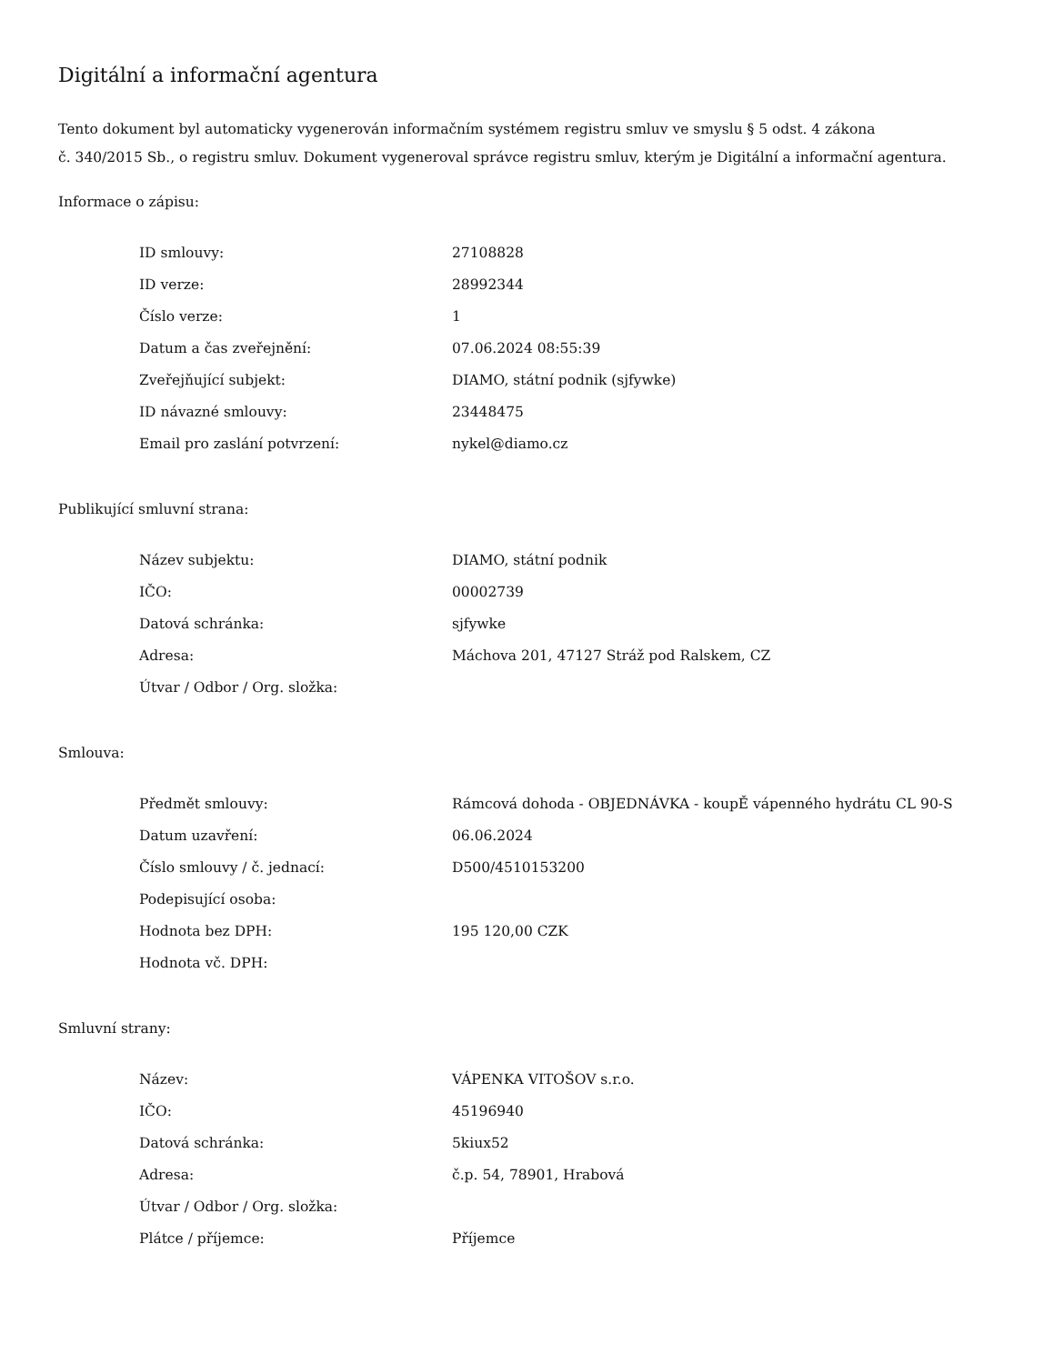Digitální a informační agentura
Tento dokument byl automaticky vygenerován informačním systémem registru smluv ve smyslu § 5 odst. 4 zákona
č. 340/2015 Sb., o registru smluv. Dokument vygeneroval správce registru smluv, kterým je Digitální a informační agentura.
Informace o zápisu:
| ID smlouvy: | 27108828 |
| ID verze: | 28992344 |
| Číslo verze: | 1 |
| Datum a čas zveřejnění: | 07.06.2024 08:55:39 |
| Zveřejňující subjekt: | DIAMO, státní podnik (sjfywke) |
| ID návazné smlouvy: | 23448475 |
| Email pro zaslání potvrzení: | nykel@diamo.cz |
Publikující smluvní strana:
| Název subjektu: | DIAMO, státní podnik |
| IČO: | 00002739 |
| Datová schránka: | sjfywke |
| Adresa: | Máchova 201, 47127 Stráž pod Ralskem, CZ |
| Útvar / Odbor / Org. složka: | |
Smlouva:
| Předmět smlouvy: | Rámcová dohoda - OBJEDNÁVKA - koupĚ vápenného hydrátu CL 90-S |
| Datum uzavření: | 06.06.2024 |
| Číslo smlouvy / č. jednací: | D500/4510153200 |
| Podepisující osoba: | |
| Hodnota bez DPH: | 195 120,00 CZK |
| Hodnota vč. DPH: | |
Smluvní strany:
| Název: | VÁPENKA VITOŠOV s.r.o. |
| IČO: | 45196940 |
| Datová schránka: | 5kiux52 |
| Adresa: | č.p. 54, 78901, Hrabová |
| Útvar / Odbor / Org. složka: | |
| Plátce / příjemce: | Příjemce |